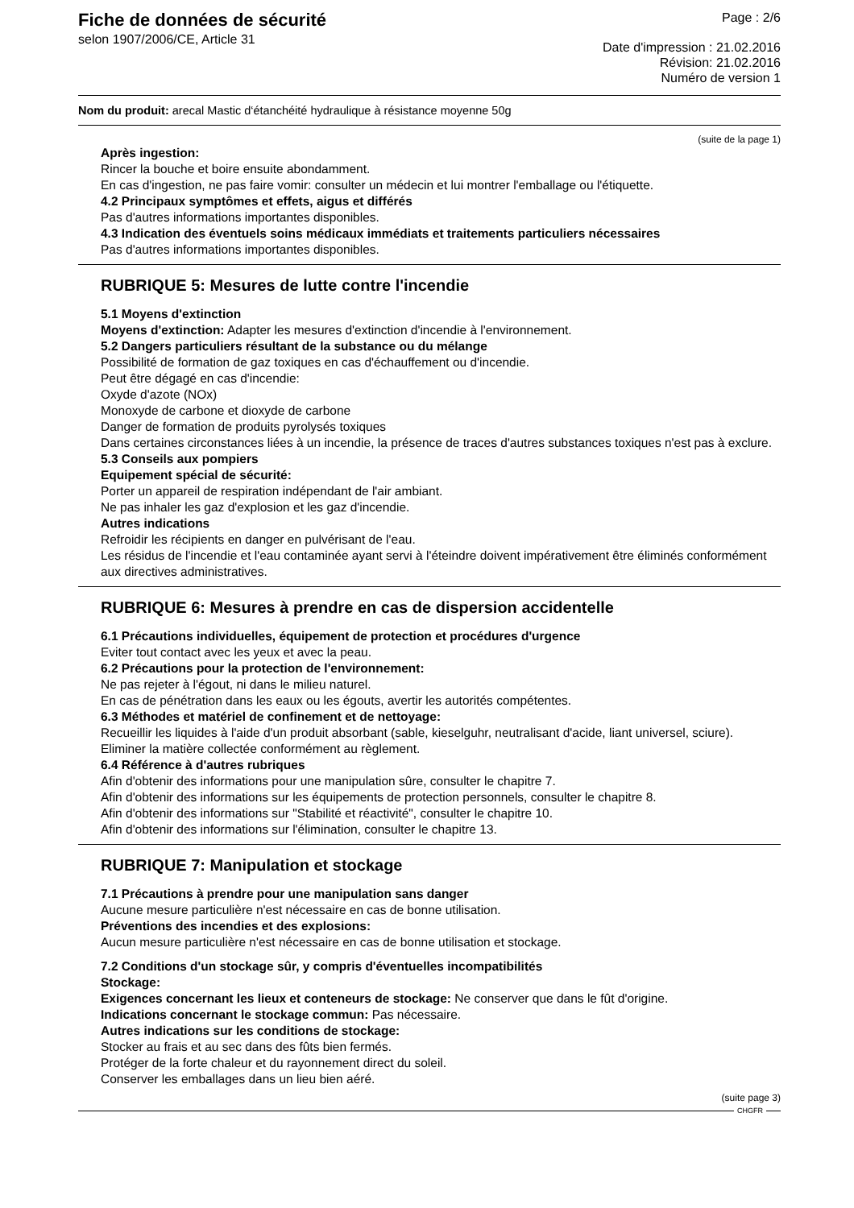Fiche de données de sécurité
selon 1907/2006/CE, Article 31
Page : 2/6
Date d'impression : 21.02.2016
Révision: 21.02.2016
Numéro de version 1
Nom du produit: arecal Mastic d‘étanchéité hydraulique à résistance moyenne 50g
(suite de la page 1)
Après ingestion:
Rincer la bouche et boire ensuite abondamment.
En cas d'ingestion, ne pas faire vomir: consulter un médecin et lui montrer l'emballage ou l'étiquette.
4.2 Principaux symptômes et effets, aigus et différés
Pas d'autres informations importantes disponibles.
4.3 Indication des éventuels soins médicaux immédiats et traitements particuliers nécessaires
Pas d'autres informations importantes disponibles.
RUBRIQUE 5: Mesures de lutte contre l'incendie
5.1 Moyens d'extinction
Moyens d'extinction: Adapter les mesures d'extinction d'incendie à l'environnement.
5.2 Dangers particuliers résultant de la substance ou du mélange
Possibilité de formation de gaz toxiques en cas d'échauffement ou d'incendie.
Peut être dégagé en cas d'incendie:
Oxyde d'azote (NOx)
Monoxyde de carbone et dioxyde de carbone
Danger de formation de produits pyrolysés toxiques
Dans certaines circonstances liées à un incendie, la présence de traces d'autres substances toxiques n'est pas à exclure.
5.3 Conseils aux pompiers
Equipement spécial de sécurité:
Porter un appareil de respiration indépendant de l'air ambiant.
Ne pas inhaler les gaz d'explosion et les gaz d'incendie.
Autres indications
Refroidir les récipients en danger en pulvérisant de l'eau.
Les résidus de l'incendie et l'eau contaminée ayant servi à l'éteindre doivent impérativement être éliminés conformément aux directives administratives.
RUBRIQUE 6: Mesures à prendre en cas de dispersion accidentelle
6.1 Précautions individuelles, équipement de protection et procédures d'urgence
Eviter tout contact avec les yeux et avec la peau.
6.2 Précautions pour la protection de l'environnement:
Ne pas rejeter à l'égout, ni dans le milieu naturel.
En cas de pénétration dans les eaux ou les égouts, avertir les autorités compétentes.
6.3 Méthodes et matériel de confinement et de nettoyage:
Recueillir les liquides à l'aide d'un produit absorbant (sable, kieselguhr, neutralisant d'acide, liant universel, sciure).
Eliminer la matière collectée conformément au règlement.
6.4 Référence à d'autres rubriques
Afin d'obtenir des informations pour une manipulation sûre, consulter le chapitre 7.
Afin d'obtenir des informations sur les équipements de protection personnels, consulter le chapitre 8.
Afin d'obtenir des informations sur "Stabilité et réactivité", consulter le chapitre 10.
Afin d'obtenir des informations sur l'élimination, consulter le chapitre 13.
RUBRIQUE 7: Manipulation et stockage
7.1 Précautions à prendre pour une manipulation sans danger
Aucune mesure particulière n'est nécessaire en cas de bonne utilisation.
Préventions des incendies et des explosions:
Aucun mesure particulière n'est nécessaire en cas de bonne utilisation et stockage.
7.2 Conditions d'un stockage sûr, y compris d'éventuelles incompatibilités
Stockage:
Exigences concernant les lieux et conteneurs de stockage: Ne conserver que dans le fût d'origine.
Indications concernant le stockage commun: Pas nécessaire.
Autres indications sur les conditions de stockage:
Stocker au frais et au sec dans des fûts bien fermés.
Protéger de la forte chaleur et du rayonnement direct du soleil.
Conserver les emballages dans un lieu bien aéré.
(suite page 3)
CHGFR